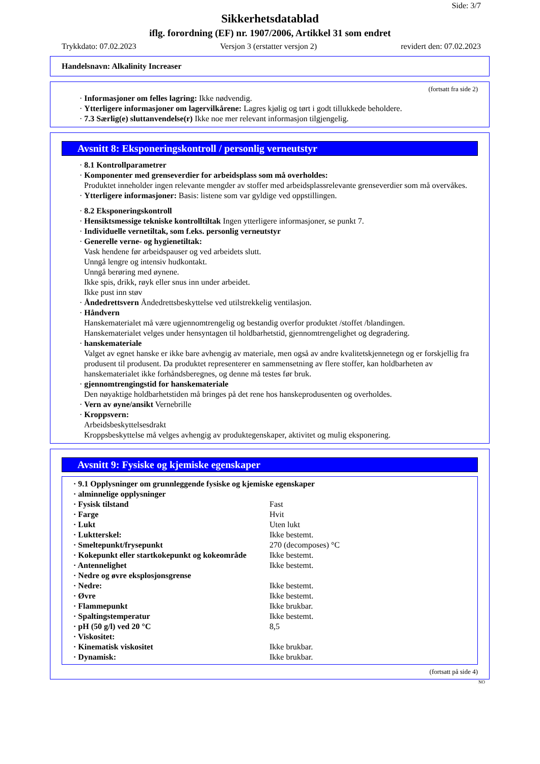Side: 3/7
Sikkerhetsdatablad
iflg. forordning (EF) nr. 1907/2006, Artikkel 31 som endret
Trykkdato: 07.02.2023 Versjon 3 (erstatter versjon 2) revidert den: 07.02.2023
Handelsnavn: Alkalinity Increaser
(fortsatt fra side 2)
· Informasjoner om felles lagring: Ikke nødvendig.
· Ytterligere informasjoner om lagervilkårene: Lagres kjølig og tørt i godt tillukkede beholdere.
· 7.3 Særlig(e) sluttanvendelse(r) Ikke noe mer relevant informasjon tilgjengelig.
Avsnitt 8: Eksponeringskontroll / personlig verneutstyr
· 8.1 Kontrollparametrer
· Komponenter med grenseverdier for arbeidsplass som må overholdes:
Produktet inneholder ingen relevante mengder av stoffer med arbeidsplassrelevante grenseverdier som må overvåkes.
· Ytterligere informasjoner: Basis: listene som var gyldige ved oppstillingen.
· 8.2 Eksponeringskontroll
· Hensiktsmessige tekniske kontrolltiltak Ingen ytterligere informasjoner, se punkt 7.
· Individuelle vernetiltak, som f.eks. personlig verneutstyr
· Generelle verne- og hygienetiltak:
Vask hendene før arbeidspauser og ved arbeidets slutt.
Unngå lengre og intensiv hudkontakt.
Unngå berøring med øynene.
Ikke spis, drikk, røyk eller snus inn under arbeidet.
Ikke pust inn støv
· Åndedrettsvern Åndedrettsbeskyttelse ved utilstrekkelig ventilasjon.
· Håndvern
Hanskematerialet må være ugjennomtrengelig og bestandig overfor produktet /stoffet /blandingen.
Hanskematerialet velges under hensyntagen til holdbarhetstid, gjennomtrengelighet og degradering.
· hanskemateriale
Valget av egnet hanske er ikke bare avhengig av materiale, men også av andre kvalitetskjennetegn og er forskjellig fra produsent til produsent. Da produktet representerer en sammensetning av flere stoffer, kan holdbarheten av hanskematerialet ikke forhåndsberegnes, og denne må testes før bruk.
· gjennomtrengingstid for hanskemateriale
Den nøyaktige holdbarhetstiden må bringes på det rene hos hanskeprodusenten og overholdes.
· Vern av øyne/ansikt Vernebrille
· Kroppsvern:
Arbeidsbeskyttelsesdrakt
Kroppsbeskyttelse må velges avhengig av produktegenskaper, aktivitet og mulig eksponering.
Avsnitt 9: Fysiske og kjemiske egenskaper
| · 9.1 Opplysninger om grunnleggende fysiske og kjemiske egenskaper | |
| · alminnelige opplysninger | |
| · Fysisk tilstand | Fast |
| · Farge | Hvit |
| · Lukt | Uten lukt |
| · Luktterskel: | Ikke bestemt. |
| · Smeltepunkt/frysepunkt | 270 (decomposes) °C |
| · Kokepunkt eller startkokepunkt og kokeområde | Ikke bestemt. |
| · Antennelighet | Ikke bestemt. |
| · Nedre og øvre eksplosjonsgrense | |
| · Nedre: | Ikke bestemt. |
| · Øvre | Ikke bestemt. |
| · Flammepunkt | Ikke brukbar. |
| · Spaltingstemperatur | Ikke bestemt. |
| · pH (50 g/l) ved 20 °C | 8,5 |
| · Viskositet: | |
| · Kinematisk viskositet | Ikke brukbar. |
| · Dynamisk: | Ikke brukbar. |
(fortsatt på side 4)
NO